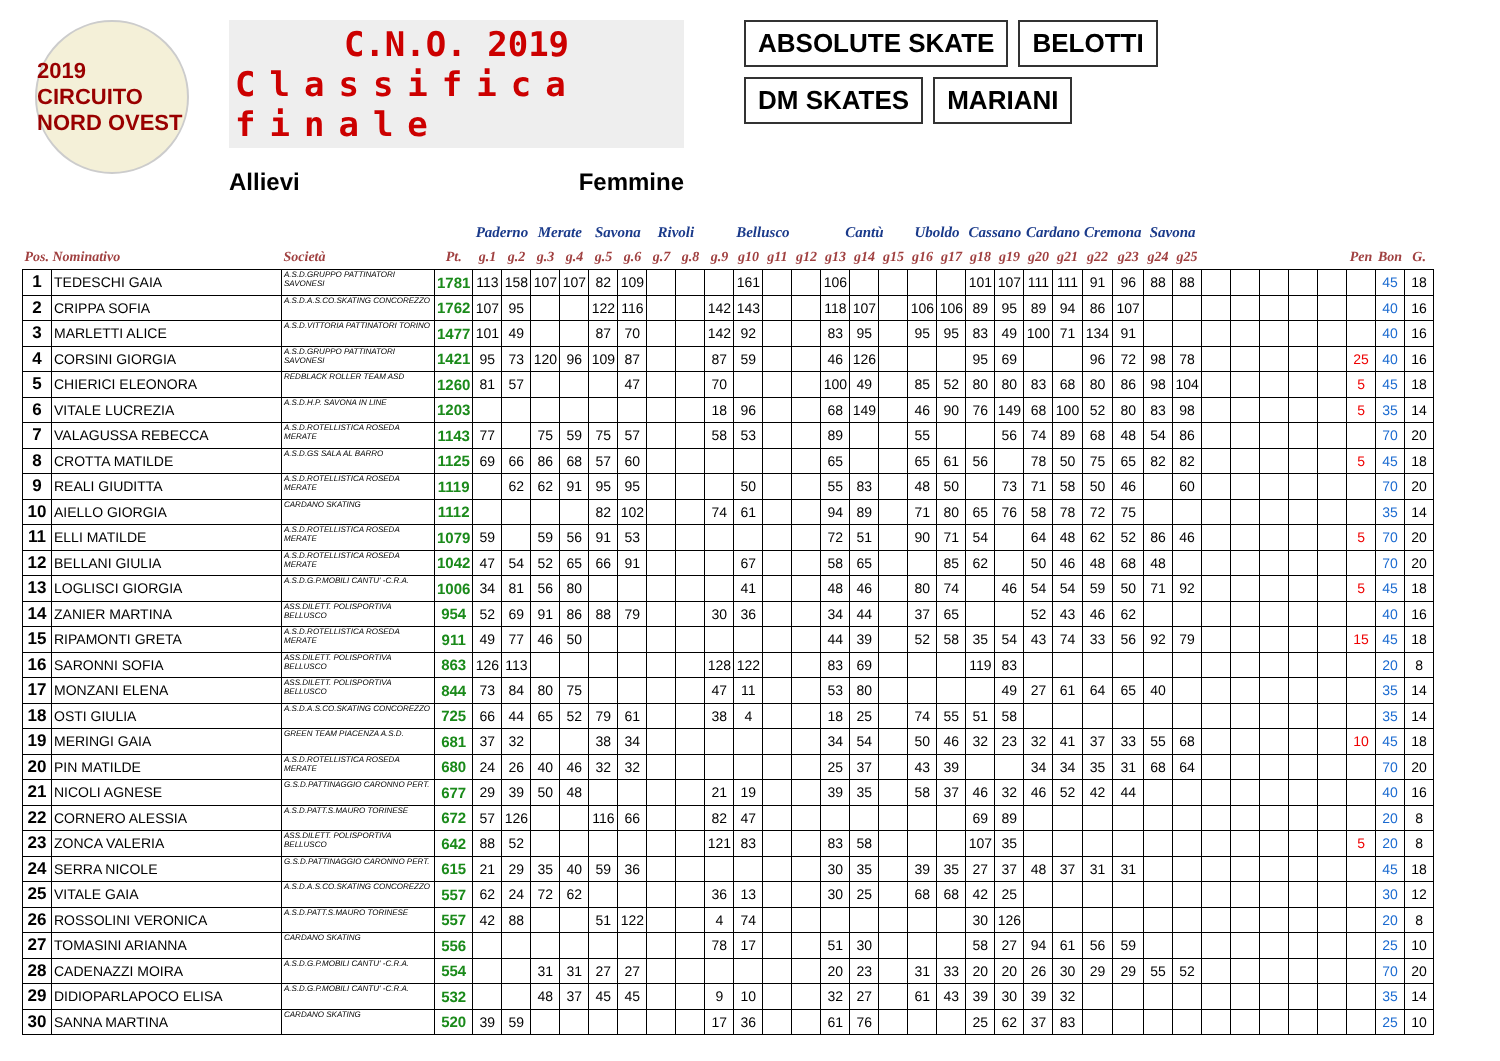2019
CIRCUITO NORD OVEST
C.N.O. 2019
Classifica finale
Allievi Femmine
ABSOLUTE SKATE
BELOTTI
DM SKATES
MARIANI
| | | | | Paderno | | Merate | | Savona | | Rivoli | | Bellusco | | | | Cantù | | | Uboldo | | Cassano | | Cardano | | Cremona | | Savona | | | | | | | | | |
| --- | --- | --- | --- | --- | --- | --- | --- | --- | --- | --- | --- | --- | --- | --- | --- | --- | --- | --- | --- | --- | --- | --- | --- | --- | --- | --- | --- | --- | --- | --- | --- | --- | --- | --- | --- | --- |
| Pos. Nominativo | | Società | Pt. | g.1 | g.2 | g.3 | g.4 | g.5 | g.6 | g.7 | g.8 | g.9 | g10 | g11 | g12 | g13 | g14 | g15 | g16 | g17 | g18 | g19 | g20 | g21 | g22 | g23 | g24 | g25 | | | | | | Pen | Bon | G. |
| 1 | TEDESCHI GAIA | A.S.D.GRUPPO PATTINATORI SAVONESI | 1781 | 113 | 158 | 107 | 107 | 82 | 109 | | | | 161 | | | 106 | | | | | 101 | 107 | 111 | 111 | 91 | 96 | 88 | 88 | | | | | | | 45 | 18 |
| 2 | CRIPPA SOFIA | A.S.D.A.S.CO.SKATING CONCOREZZO | 1762 | 107 | 95 | | | 122 | 116 | | | 142 | 143 | | | 118 | 107 | | 106 | 106 | 89 | 95 | 89 | 94 | 86 | 107 | | | | | | | | | 40 | 16 |
| 3 | MARLETTI ALICE | A.S.D.VITTORIA PATTINATORI TORINO | 1477 | 101 | 49 | | | 87 | 70 | | | 142 | 92 | | | 83 | 95 | | 95 | 95 | 83 | 49 | 100 | 71 | 134 | 91 | | | | | | | | | 40 | 16 |
| 4 | CORSINI GIORGIA | A.S.D.GRUPPO PATTINATORI SAVONESI | 1421 | 95 | 73 | 120 | 96 | 109 | 87 | | | 87 | 59 | | | 46 | 126 | | | | 95 | 69 | | | 96 | 72 | 98 | 78 | | | | | | 25 | 40 | 16 |
| 5 | CHIERICI ELEONORA | REDBLACK ROLLER TEAM ASD | 1260 | 81 | 57 | | | | 47 | | | 70 | | | | 100 | 49 | | 85 | 52 | 80 | 80 | 83 | 68 | 80 | 86 | 98 | 104 | | | | | | 5 | 45 | 18 |
| 6 | VITALE LUCREZIA | A.S.D.H.P. SAVONA IN LINE | 1203 | | | | | | | | | 18 | 96 | | | 68 | 149 | | 46 | 90 | 76 | 149 | 68 | 100 | 52 | 80 | 83 | 98 | | | | | | 5 | 35 | 14 |
| 7 | VALAGUSSA REBECCA | A.S.D.ROTELLISTICA ROSEDA MERATE | 1143 | 77 | | 75 | 59 | 75 | 57 | | | 58 | 53 | | | 89 | | | 55 | | | 56 | 74 | 89 | 68 | 48 | 54 | 86 | | | | | | | 70 | 20 |
| 8 | CROTTA MATILDE | A.S.D.GS SALA AL BARRO | 1125 | 69 | 66 | 86 | 68 | 57 | 60 | | | | | | | 65 | | | 65 | 61 | 56 | | 78 | 50 | 75 | 65 | 82 | 82 | | | | | | 5 | 45 | 18 |
| 9 | REALI GIUDITTA | A.S.D.ROTELLISTICA ROSEDA MERATE | 1119 | | 62 | 62 | 91 | 95 | 95 | | | | 50 | | | 55 | 83 | | 48 | 50 | | 73 | 71 | 58 | 50 | 46 | | 60 | | | | | | | 70 | 20 |
| 10 | AIELLO GIORGIA | CARDANO SKATING | 1112 | | | | | 82 | 102 | | | 74 | 61 | | | 94 | 89 | | 71 | 80 | 65 | 76 | 58 | 78 | 72 | 75 | | | | | | | | | 35 | 14 |
| 11 | ELLI MATILDE | A.S.D.ROTELLISTICA ROSEDA MERATE | 1079 | 59 | | 59 | 56 | 91 | 53 | | | | | | | 72 | 51 | | 90 | 71 | 54 | | 64 | 48 | 62 | 52 | 86 | 46 | | | | | | 5 | 70 | 20 |
| 12 | BELLANI GIULIA | A.S.D.ROTELLISTICA ROSEDA MERATE | 1042 | 47 | 54 | 52 | 65 | 66 | 91 | | | | 67 | | | 58 | 65 | | | 85 | 62 | | 50 | 46 | 48 | 68 | 48 | | | | | | | | 70 | 20 |
| 13 | LOGLISCI GIORGIA | A.S.D.G.P.MOBILI CANTU' -C.R.A. | 1006 | 34 | 81 | 56 | 80 | | | | | | 41 | | | 48 | 46 | | 80 | 74 | | 46 | 54 | 54 | 59 | 50 | 71 | 92 | | | | | | 5 | 45 | 18 |
| 14 | ZANIER MARTINA | ASS.DILETT. POLISPORTIVA BELLUSCO | 954 | 52 | 69 | 91 | 86 | 88 | 79 | | | 30 | 36 | | | 34 | 44 | | 37 | 65 | | | 52 | 43 | 46 | 62 | | | | | | | | | 40 | 16 |
| 15 | RIPAMONTI GRETA | A.S.D.ROTELLISTICA ROSEDA MERATE | 911 | 49 | 77 | 46 | 50 | | | | | | | | | 44 | 39 | | 52 | 58 | 35 | 54 | 43 | 74 | 33 | 56 | 92 | 79 | | | | | | 15 | 45 | 18 |
| 16 | SARONNI SOFIA | ASS.DILETT. POLISPORTIVA BELLUSCO | 863 | 126 | 113 | | | | | | | 128 | 122 | | | 83 | 69 | | | | 119 | 83 | | | | | | | | | | | | | 20 | 8 |
| 17 | MONZANI ELENA | ASS.DILETT. POLISPORTIVA BELLUSCO | 844 | 73 | 84 | 80 | 75 | | | | | 47 | 11 | | | 53 | 80 | | | | | 49 | 27 | 61 | 64 | 65 | 40 | | | | | | | | 35 | 14 |
| 18 | OSTI GIULIA | A.S.D.A.S.CO.SKATING CONCOREZZO | 725 | 66 | 44 | 65 | 52 | 79 | 61 | | | 38 | 4 | | | 18 | 25 | | 74 | 55 | 51 | 58 | | | | | | | | | | | | | 35 | 14 |
| 19 | MERINGI GAIA | GREEN TEAM PIACENZA A.S.D. | 681 | 37 | 32 | | | 38 | 34 | | | | | | | 34 | 54 | | 50 | 46 | 32 | 23 | 32 | 41 | 37 | 33 | 55 | 68 | | | | | | 10 | 45 | 18 |
| 20 | PIN MATILDE | A.S.D.ROTELLISTICA ROSEDA MERATE | 680 | 24 | 26 | 40 | 46 | 32 | 32 | | | | | | | 25 | 37 | | 43 | 39 | | | 34 | 34 | 35 | 31 | 68 | 64 | | | | | | | 70 | 20 |
| 21 | NICOLI AGNESE | G.S.D.PATTINAGGIO CARONNO PERT. | 677 | 29 | 39 | 50 | 48 | | | | | 21 | 19 | | | 39 | 35 | | 58 | 37 | 46 | 32 | 46 | 52 | 42 | 44 | | | | | | | | | 40 | 16 |
| 22 | CORNERO ALESSIA | A.S.D.PATT.S.MAURO TORINESE | 672 | 57 | 126 | | | 116 | 66 | | | 82 | 47 | | | | | | | | 69 | 89 | | | | | | | | | | | | | 20 | 8 |
| 23 | ZONCA VALERIA | ASS.DILETT. POLISPORTIVA BELLUSCO | 642 | 88 | 52 | | | | | | | 121 | 83 | | | 83 | 58 | | | | 107 | 35 | | | | | | | | | | | | 5 | 20 | 8 |
| 24 | SERRA NICOLE | G.S.D.PATTINAGGIO CARONNO PERT. | 615 | 21 | 29 | 35 | 40 | 59 | 36 | | | | | | | 30 | 35 | | 39 | 35 | 27 | 37 | 48 | 37 | 31 | 31 | | | | | | | | | 45 | 18 |
| 25 | VITALE GAIA | A.S.D.A.S.CO.SKATING CONCOREZZO | 557 | 62 | 24 | 72 | 62 | | | | | 36 | 13 | | | 30 | 25 | | 68 | 68 | 42 | 25 | | | | | | | | | | | | | 30 | 12 |
| 26 | ROSSOLINI VERONICA | A.S.D.PATT.S.MAURO TORINESE | 557 | 42 | 88 | | | 51 | 122 | | | 4 | 74 | | | | | | | | 30 | 126 | | | | | | | | | | | | | 20 | 8 |
| 27 | TOMASINI ARIANNA | CARDANO SKATING | 556 | | | | | | | | | 78 | 17 | | | 51 | 30 | | | | 58 | 27 | 94 | 61 | 56 | 59 | | | | | | | | | 25 | 10 |
| 28 | CADENAZZI MOIRA | A.S.D.G.P.MOBILI CANTU' -C.R.A. | 554 | | | 31 | 31 | 27 | 27 | | | | | | | 20 | 23 | | 31 | 33 | 20 | 20 | 26 | 30 | 29 | 29 | 55 | 52 | | | | | | | 70 | 20 |
| 29 | DIDIOPARLAPOCO ELISA | A.S.D.G.P.MOBILI CANTU' -C.R.A. | 532 | | | 48 | 37 | 45 | 45 | | | 9 | 10 | | | 32 | 27 | | 61 | 43 | 39 | 30 | 39 | 32 | | | | | | | | | | | 35 | 14 |
| 30 | SANNA MARTINA | CARDANO SKATING | 520 | 39 | 59 | | | | | | | 17 | 36 | | | 61 | 76 | | | | 25 | 62 | 37 | 83 | | | | | | | | | | | 25 | 10 |